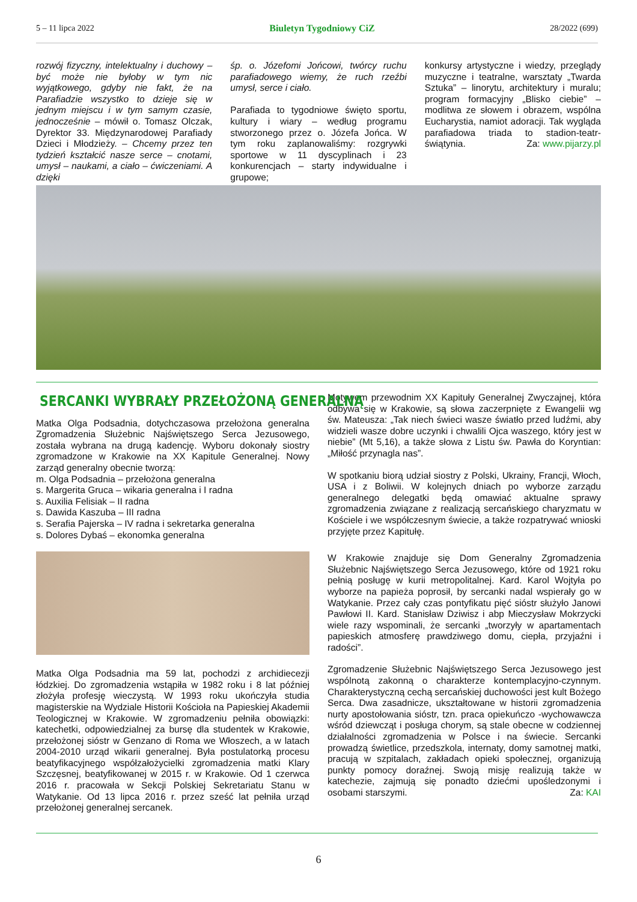5 – 11 lipca 2022 Biuletyn Tygodniowy CiZ 28/2022 (699)
rozwój fizyczny, intelektualny i duchowy – być może nie byłoby w tym nic wyjątkowego, gdyby nie fakt, że na Parafiadzie wszystko to dzieje się w jednym miejscu i w tym samym czasie, jednocześnie – mówił o. Tomasz Olczak, Dyrektor 33. Międzynarodowej Parafiady Dzieci i Młodzieży. – Chcemy przez ten tydzień kształcić nasze serce – cnotami, umysł – naukami, a ciało – ćwiczeniami. A dzięki
śp. o. Józefomi Jońcowi, twórcy ruchu parafiadowego wiemy, że ruch rzeźbi umysł, serce i ciało.
Parafiada to tygodniowe święto sportu, kultury i wiary – według programu stworzonego przez o. Józefa Jońca. W tym roku zaplanowaliśmy: rozgrywki sportowe w 11 dyscyplinach i 23 konkurencjach – starty indywidualne i grupowe;
konkursy artystyczne i wiedzy, przeglądy muzyczne i teatralne, warsztaty „Twarda Sztuka” – linorytu, architektury i muralu; program formacyjny „Blisko ciebie” – modlitwa ze słowem i obrazem, wspólna Eucharystia, namiot adoracji. Tak wygląda parafiadowa triada to stadion-teatr-świątynia. Za: www.pijarzy.pl
SERCANKI WYBRAŁY PRZEŁOŻONĄ GENERALNĄ
Matka Olga Podsadnia, dotychczasowa przełożona generalna Zgromadzenia Służebnic Najświętszego Serca Jezusowego, została wybrana na drugą kadencję. Wyboru dokonały siostry zgromadzone w Krakowie na XX Kapitule Generalnej. Nowy zarząd generalny obecnie tworzą:
m. Olga Podsadnia – przełożona generalna
s. Margerita Gruca – wikaria generalna i I radna
s. Auxilia Felisiak – II radna
s. Dawida Kaszuba – III radna
s. Serafia Pajerska – IV radna i sekretarka generalna
s. Dolores Dybaś – ekonomka generalna
Matka Olga Podsadnia ma 59 lat, pochodzi z archidiecezji łódzkiej. Do zgromadzenia wstąpiła w 1982 roku i 8 lat później złożyła profesję wieczystą. W 1993 roku ukończyła studia magisterskie na Wydziale Historii Kościoła na Papieskiej Akademii Teologicznej w Krakowie. W zgromadzeniu pełniła obowiązki: katechetki, odpowiedzialnej za bursę dla studentek w Krakowie, przełożonej sióstr w Genzano di Roma we Włoszech, a w latach 2004-2010 urząd wikarii generalnej. Była postulatorką procesu beatyfikacyjnego współzałożycielki zgromadzenia matki Klary Szczęsnej, beatyfikowanej w 2015 r. w Krakowie. Od 1 czerwca 2016 r. pracowała w Sekcji Polskiej Sekretariatu Stanu w Watykanie. Od 13 lipca 2016 r. przez sześć lat pełniła urząd przełożonej generalnej sercanek.
Motywem przewodnim XX Kapituły Generalnej Zwyczajnej, która odbywa się w Krakowie, są słowa zaczerpnięte z Ewangelii wg św. Mateusza: „Tak niech świeci wasze światło przed ludźmi, aby widzieli wasze dobre uczynki i chwalili Ojca waszego, który jest w niebie” (Mt 5,16), a także słowa z Listu św. Pawła do Koryntian: „Miłość przynagla nas”.
W spotkaniu biorą udział siostry z Polski, Ukrainy, Francji, Włoch, USA i z Boliwii. W kolejnych dniach po wyborze zarządu generalnego delegatki będą omawiać aktualne sprawy zgromadzenia związane z realizacją sercańskiego charyzmatu w Kościele i we współczesnym świecie, a także rozpatrywać wnioski przyjęte przez Kapitułę.
W Krakowie znajduje się Dom Generalny Zgromadzenia Służebnic Najświętszego Serca Jezusowego, które od 1921 roku pełnią posługę w kurii metropolitalnej. Kard. Karol Wojtyła po wyborze na papieża poprosił, by sercanki nadal wspierały go w Watykanie. Przez cały czas pontyfikatu pięć sióstr służyło Janowi Pawłowi II. Kard. Stanisław Dziwisz i abp Mieczysław Mokrzycki wiele razy wspominali, że sercanki „tworzyły w apartamentach papieskich atmosferę prawdziwego domu, ciepła, przyjaźni i radości”.
Zgromadzenie Służebnic Najświętszego Serca Jezusowego jest wspólnotą zakonną o charakterze kontemplacyjno-czynnym. Charakterystyczną cechą sercańskiej duchowości jest kult Bożego Serca. Dwa zasadnicze, ukształtowane w historii zgromadzenia nurty apostołowania sióstr, tzn. praca opiekuńczo -wychowawcza wśród dziewcząt i posługa chorym, są stale obecne w codziennej działalności zgromadzenia w Polsce i na świecie. Sercanki prowadzą świetlice, przedszkola, internaty, domy samotnej matki, pracują w szpitalach, zakładach opieki społecznej, organizują punkty pomocy doraźnej. Swoją misję realizują także w katechezie, zajmują się ponadto dziećmi upośledzonymi i osobami starszymi. Za: KAI
6